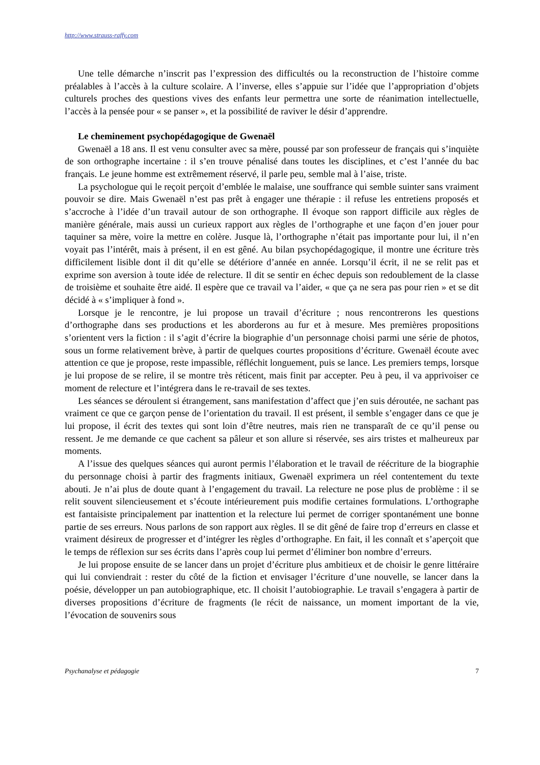http://www.strauss-raffy.com
Une telle démarche n’inscrit pas l’expression des difficultés ou la reconstruction de l’histoire comme préalables à l’accès à la culture scolaire. A l’inverse, elles s’appuie sur l’idée que l’appropriation d’objets culturels proches des questions vives des enfants leur permettra une sorte de réanimation intellectuelle, l’accès à la pensée pour « se panser », et la possibilité de raviver le désir d’apprendre.
Le cheminement psychopédagogique de Gwenaël
Gwenaël a 18 ans. Il est venu consulter avec sa mère, poussé par son professeur de français qui s’inquiète de son orthographe incertaine : il s’en trouve pénalisé dans toutes les disciplines, et c’est l’année du bac français. Le jeune homme est extrêmement réservé, il parle peu, semble mal à l’aise, triste.
La psychologue qui le reçoit perçoit d’emblée le malaise, une souffrance qui semble suinter sans vraiment pouvoir se dire. Mais Gwenaël n’est pas prêt à engager une thérapie : il refuse les entretiens proposés et s’accroche à l’idée d’un travail autour de son orthographe. Il évoque son rapport difficile aux règles de manière générale, mais aussi un curieux rapport aux règles de l’orthographe et une façon d’en jouer pour taquiner sa mère, voire la mettre en colère. Jusque là, l’orthographe n’était pas importante pour lui, il n’en voyait pas l’intérêt, mais à présent, il en est gêné. Au bilan psychopédagogique, il montre une écriture très difficilement lisible dont il dit qu’elle se détériore d’année en année. Lorsqu’il écrit, il ne se relit pas et exprime son aversion à toute idée de relecture. Il dit se sentir en échec depuis son redoublement de la classe de troisième et souhaite être aidé. Il espère que ce travail va l’aider, « que ça ne sera pas pour rien » et se dit décidé à « s’impliquer à fond ».
Lorsque je le rencontre, je lui propose un travail d’écriture ; nous rencontrerons les questions d’orthographe dans ses productions et les aborderons au fur et à mesure. Mes premières propositions s’orientent vers la fiction : il s’agit d’écrire la biographie d’un personnage choisi parmi une série de photos, sous un forme relativement brève, à partir de quelques courtes propositions d’écriture. Gwenaël écoute avec attention ce que je propose, reste impassible, réfléchit longuement, puis se lance. Les premiers temps, lorsque je lui propose de se relire, il se montre très réticent, mais finit par accepter. Peu à peu, il va apprivoiser ce moment de relecture et l’intégrera dans le re-travail de ses textes.
Les séances se déroulent si étrangement, sans manifestation d’affect que j’en suis déroutée, ne sachant pas vraiment ce que ce garçon pense de l’orientation du travail. Il est présent, il semble s’engager dans ce que je lui propose, il écrit des textes qui sont loin d’être neutres, mais rien ne transparaît de ce qu’il pense ou ressent. Je me demande ce que cachent sa pâleur et son allure si réservée, ses airs tristes et malheureux par moments.
A l’issue des quelques séances qui auront permis l’élaboration et le travail de réécriture de la biographie du personnage choisi à partir des fragments initiaux, Gwenaël exprimera un réel contentement du texte abouti. Je n’ai plus de doute quant à l’engagement du travail. La relecture ne pose plus de problème : il se relit souvent silencieusement et s’écoute intérieurement puis modifie certaines formulations. L’orthographe est fantaisiste principalement par inattention et la relecture lui permet de corriger spontanément une bonne partie de ses erreurs. Nous parlons de son rapport aux règles. Il se dit gêné de faire trop d’erreurs en classe et vraiment désireux de progresser et d’intégrer les règles d’orthographe. En fait, il les connaît et s’aperçoit que le temps de réflexion sur ses écrits dans l’après coup lui permet d’éliminer bon nombre d’erreurs.
Je lui propose ensuite de se lancer dans un projet d’écriture plus ambitieux et de choisir le genre littéraire qui lui conviendrait : rester du côté de la fiction et envisager l’écriture d’une nouvelle, se lancer dans la poésie, développer un pan autobiographique, etc. Il choisit l’autobiographie. Le travail s’engagera à partir de diverses propositions d’écriture de fragments (le récit de naissance, un moment important de la vie, l’évocation de souvenirs sous
Psychanalyse et pédagogie 7